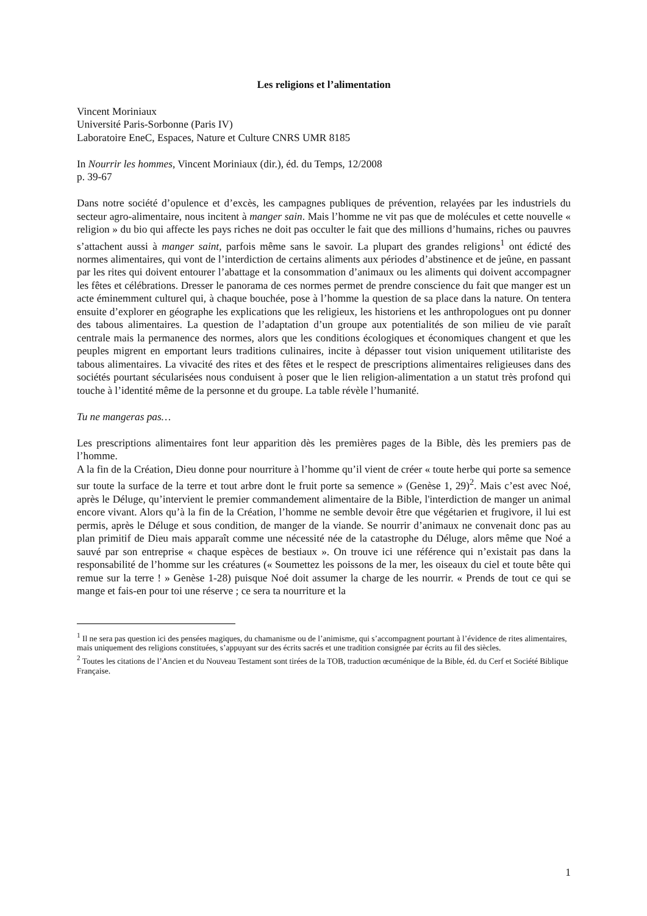Les religions et l’alimentation
Vincent Moriniaux
Université Paris-Sorbonne (Paris IV)
Laboratoire EneC, Espaces, Nature et Culture CNRS UMR 8185
In Nourrir les hommes, Vincent Moriniaux (dir.), éd. du Temps, 12/2008
p. 39-67
Dans notre société d’opulence et d’excès, les campagnes publiques de prévention, relayées par les industriels du secteur agro-alimentaire, nous incitent à manger sain. Mais l’homme ne vit pas que de molécules et cette nouvelle « religion » du bio qui affecte les pays riches ne doit pas occulter le fait que des millions d’humains, riches ou pauvres s’attachent aussi à manger saint, parfois même sans le savoir. La plupart des grandes religions<sup>1</sup> ont édicté des normes alimentaires, qui vont de l’interdiction de certains aliments aux périodes d’abstinence et de jeûne, en passant par les rites qui doivent entourer l’abattage et la consommation d’animaux ou les aliments qui doivent accompagner les fêtes et célébrations. Dresser le panorama de ces normes permet de prendre conscience du fait que manger est un acte éminemment culturel qui, à chaque bouchée, pose à l’homme la question de sa place dans la nature. On tentera ensuite d’explorer en géographe les explications que les religieux, les historiens et les anthropologues ont pu donner des tabous alimentaires. La question de l’adaptation d’un groupe aux potentialités de son milieu de vie paraît centrale mais la permanence des normes, alors que les conditions écologiques et économiques changent et que les peuples migrent en emportant leurs traditions culinaires, incite à dépasser tout vision uniquement utilitariste des tabous alimentaires. La vivacité des rites et des fêtes et le respect de prescriptions alimentaires religieuses dans des sociétés pourtant sécularisées nous conduisent à poser que le lien religion-alimentation a un statut très profond qui touche à l’identité même de la personne et du groupe. La table révèle l’humanité.
Tu ne mangeras pas…
Les prescriptions alimentaires font leur apparition dès les premières pages de la Bible, dès les premiers pas de l’homme.
A la fin de la Création, Dieu donne pour nourriture à l’homme qu’il vient de créer « toute herbe qui porte sa semence sur toute la surface de la terre et tout arbre dont le fruit porte sa semence » (Genèse 1, 29)<sup>2</sup>. Mais c’est avec Noé, après le Déluge, qu’intervient le premier commandement alimentaire de la Bible, l'interdiction de manger un animal encore vivant. Alors qu’à la fin de la Création, l’homme ne semble devoir être que végétarien et frugivore, il lui est permis, après le Déluge et sous condition, de manger de la viande. Se nourrir d’animaux ne convenait donc pas au plan primitif de Dieu mais apparaît comme une nécessité née de la catastrophe du Déluge, alors même que Noé a sauvé par son entreprise « chaque espèces de bestiaux ». On trouve ici une référence qui n’existait pas dans la responsabilité de l’homme sur les créatures (« Soumettez les poissons de la mer, les oiseaux du ciel et toute bête qui remue sur la terre ! » Genèse 1-28) puisque Noé doit assumer la charge de les nourrir. « Prends de tout ce qui se mange et fais-en pour toi une réserve ; ce sera ta nourriture et la
<sup>1</sup> Il ne sera pas question ici des pensées magiques, du chamanisme ou de l’animisme, qui s’accompagnent pourtant à l’évidence de rites alimentaires, mais uniquement des religions constituées, s’appuyant sur des écrits sacrés et une tradition consignée par écrits au fil des siècles.
<sup>2</sup> Toutes les citations de l’Ancien et du Nouveau Testament sont tirées de la TOB, traduction œcuménique de la Bible, éd. du Cerf et Société Biblique Française.
1